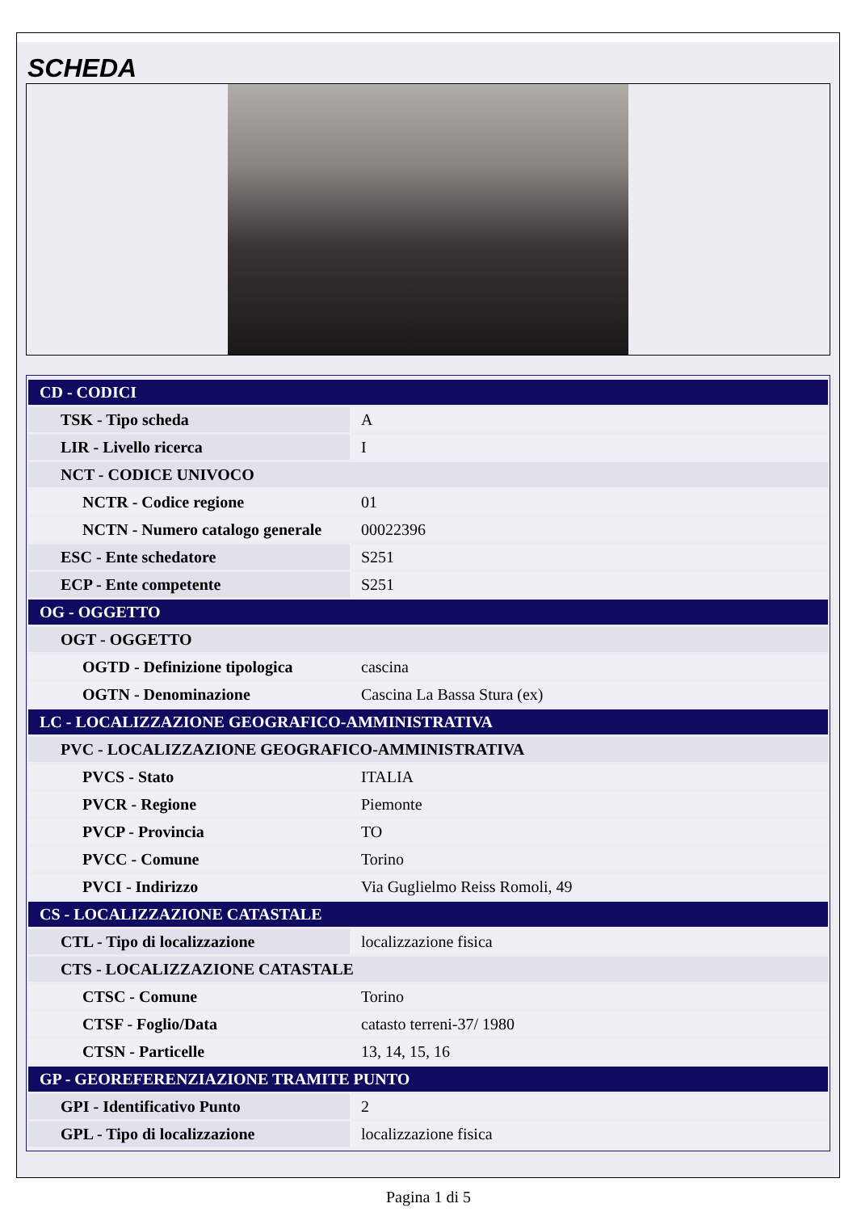SCHEDA
| CD - CODICI | |
| TSK - Tipo scheda | A |
| LIR - Livello ricerca | I |
| NCT - CODICE UNIVOCO | |
| NCTR - Codice regione | 01 |
| NCTN - Numero catalogo generale | 00022396 |
| ESC - Ente schedatore | S251 |
| ECP - Ente competente | S251 |
| OG - OGGETTO | |
| OGT - OGGETTO | |
| OGTD - Definizione tipologica | cascina |
| OGTN - Denominazione | Cascina La Bassa Stura (ex) |
| LC - LOCALIZZAZIONE GEOGRAFICO-AMMINISTRATIVA | |
| PVC - LOCALIZZAZIONE GEOGRAFICO-AMMINISTRATIVA | |
| PVCS - Stato | ITALIA |
| PVCR - Regione | Piemonte |
| PVCP - Provincia | TO |
| PVCC - Comune | Torino |
| PVCI - Indirizzo | Via Guglielmo Reiss Romoli, 49 |
| CS - LOCALIZZAZIONE CATASTALE | |
| CTL - Tipo di localizzazione | localizzazione fisica |
| CTS - LOCALIZZAZIONE CATASTALE | |
| CTSC - Comune | Torino |
| CTSF - Foglio/Data | catasto terreni-37/ 1980 |
| CTSN - Particelle | 13, 14, 15, 16 |
| GP - GEOREFERENZIAZIONE TRAMITE PUNTO | |
| GPI - Identificativo Punto | 2 |
| GPL - Tipo di localizzazione | localizzazione fisica |
Pagina 1 di 5